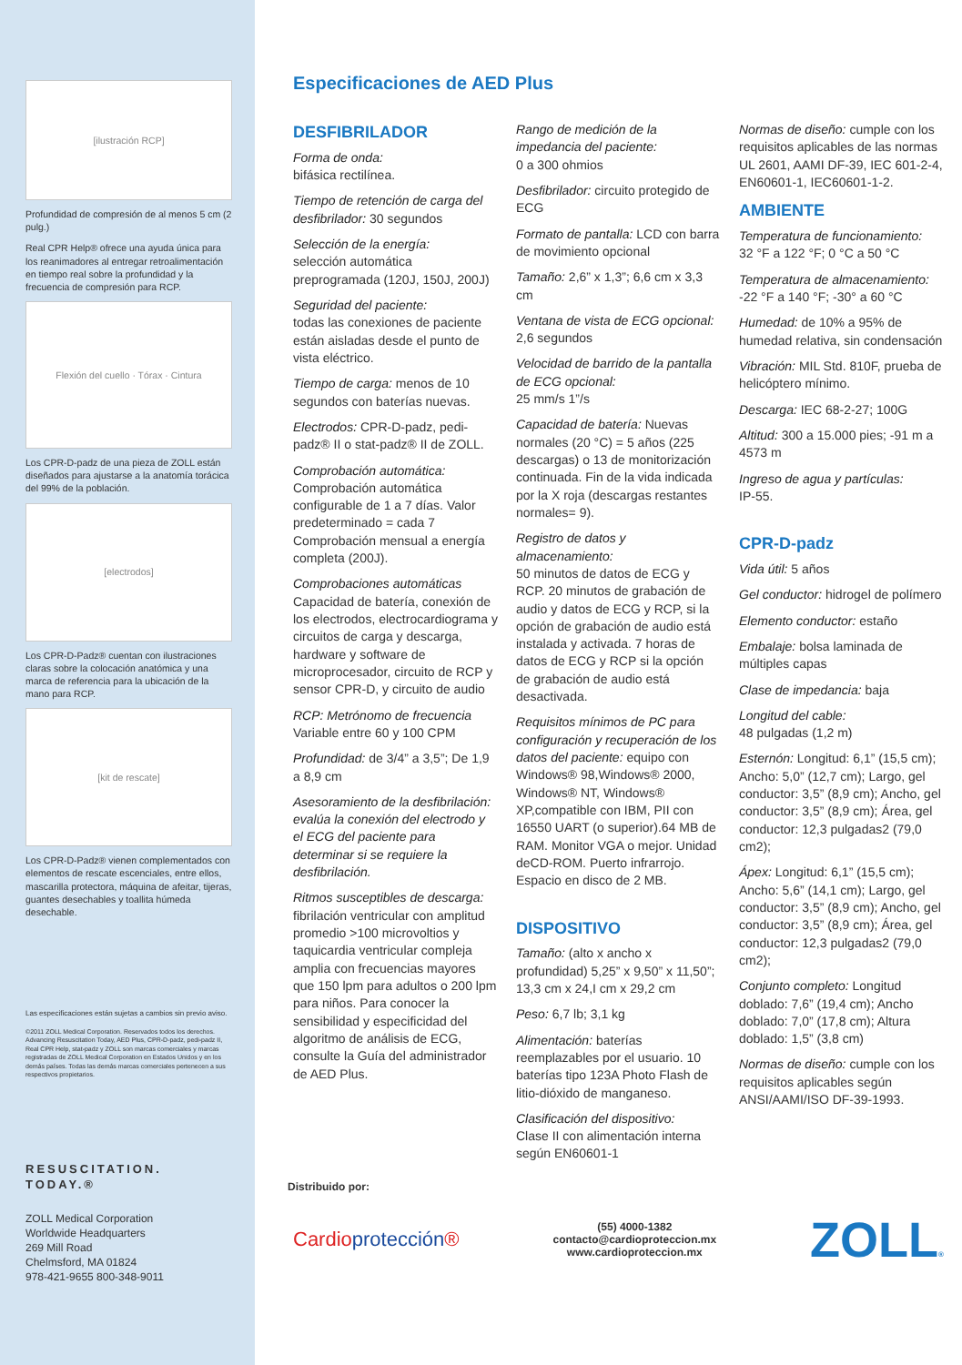[ilustración RCP]
Profundidad de compresión de al menos 5 cm (2 pulg.)
Real CPR Help® ofrece una ayuda única para los reanimadores al entregar retroalimentación en tiempo real sobre la profundidad y la frecuencia de compresión para RCP.
Flexión del cuello · Tórax · Cintura
Los CPR-D-padz de una pieza de ZOLL están diseñados para ajustarse a la anatomía torácica del 99% de la población.
[electrodos]
Los CPR-D-Padz® cuentan con ilustraciones claras sobre la colocación anatómica y una marca de referencia para la ubicación de la mano para RCP.
[kit de rescate]
Los CPR-D-Padz® vienen complementados con elementos de rescate escenciales, entre ellos, mascarilla protectora, máquina de afeitar, tijeras, guantes desechables y toallita húmeda desechable.
Las especificaciones están sujetas a cambios sin previo aviso.
©2011 ZOLL Medical Corporation. Reservados todos los derechos. Advancing Resuscitation Today, AED Plus, CPR-D-padz, pedi-padz II, Real CPR Help, stat-padz y ZOLL son marcas comerciales y marcas registradas de ZOLL Medical Corporation en Estados Unidos y en los demás países. Todas las demás marcas comerciales pertenecen a sus respectivos propietarios.
RESUSCITATION.
TODAY.®
ZOLL Medical Corporation
Worldwide Headquarters
269 Mill Road
Chelmsford, MA 01824
978-421-9655 800-348-9011
Especificaciones de AED Plus
DESFIBRILADOR
Forma de onda:
bifásica rectilínea.
Tiempo de retención de carga del desfibrilador: 30 segundos
Selección de la energía:
selección automática preprogramada (120J, 150J, 200J)
Seguridad del paciente:
todas las conexiones de paciente están aisladas desde el punto de vista eléctrico.
Tiempo de carga: menos de 10 segundos con baterías nuevas.
Electrodos: CPR-D-padz, pedi-padz® II o stat-padz® II de ZOLL.
Comprobación automática:
Comprobación automática configurable de 1 a 7 días. Valor predeterminado = cada 7 Comprobación mensual a energía completa (200J).
Comprobaciones automáticas
Capacidad de batería, conexión de los electrodos, electrocardiograma y circuitos de carga y descarga, hardware y software de microprocesador, circuito de RCP y sensor CPR-D, y circuito de audio
RCP: Metrónomo de frecuencia
Variable entre 60 y 100 CPM
Profundidad: de 3/4” a 3,5”; De 1,9 a 8,9 cm
Asesoramiento de la desfibrilación: evalúa la conexión del electrodo y el ECG del paciente para determinar si se requiere la desfibrilación.
Ritmos susceptibles de descarga:
fibrilación ventricular con amplitud promedio >100 microvoltios y taquicardia ventricular compleja amplia con frecuencias mayores que 150 lpm para adultos o 200 lpm para niños. Para conocer la sensibilidad y especificidad del algoritmo de análisis de ECG, consulte la Guía del administrador de AED Plus.
Rango de medición de la impedancia del paciente:
0 a 300 ohmios
Desfibrilador: circuito protegido de ECG
Formato de pantalla: LCD con barra de movimiento opcional
Tamaño: 2,6” x 1,3”; 6,6 cm x 3,3 cm
Ventana de vista de ECG opcional: 2,6 segundos
Velocidad de barrido de la pantalla de ECG opcional:
25 mm/s 1”/s
Capacidad de batería: Nuevas normales (20 °C) = 5 años (225 descargas) o 13 de monitorización continuada. Fin de la vida indicada por la X roja (descargas restantes normales= 9).
Registro de datos y almacenamiento:
50 minutos de datos de ECG y RCP. 20 minutos de grabación de audio y datos de ECG y RCP, si la opción de grabación de audio está instalada y activada. 7 horas de datos de ECG y RCP si la opción de grabación de audio está desactivada.
Requisitos mínimos de PC para configuración y recuperación de los datos del paciente: equipo con Windows® 98,Windows® 2000, Windows® NT, Windows® XP,compatible con IBM, PII con 16550 UART (o superior).64 MB de RAM. Monitor VGA o mejor. Unidad deCD-ROM. Puerto infrarrojo. Espacio en disco de 2 MB.
DISPOSITIVO
Tamaño: (alto x ancho x profundidad) 5,25” x 9,50” x 11,50”; 13,3 cm x 24,I cm x 29,2 cm
Peso: 6,7 lb; 3,1 kg
Alimentación: baterías reemplazables por el usuario. 10 baterías tipo 123A Photo Flash de litio-dióxido de manganeso.
Clasificación del dispositivo:
Clase II con alimentación interna según EN60601-1
Normas de diseño: cumple con los requisitos aplicables de las normas UL 2601, AAMI DF-39, IEC 601-2-4, EN60601-1, IEC60601-1-2.
AMBIENTE
Temperatura de funcionamiento:
32 °F a 122 °F; 0 °C a 50 °C
Temperatura de almacenamiento:
-22 °F a 140 °F; -30° a 60 °C
Humedad: de 10% a 95% de humedad relativa, sin condensación
Vibración: MIL Std. 810F, prueba de helicóptero mínimo.
Descarga: IEC 68-2-27; 100G
Altitud: 300 a 15.000 pies; -91 m a 4573 m
Ingreso de agua y partículas:
IP-55.
CPR-D-padz
Vida útil: 5 años
Gel conductor: hidrogel de polímero
Elemento conductor: estaño
Embalaje: bolsa laminada de múltiples capas
Clase de impedancia: baja
Longitud del cable:
48 pulgadas (1,2 m)
Esternón: Longitud: 6,1” (15,5 cm); Ancho: 5,0” (12,7 cm); Largo, gel conductor: 3,5” (8,9 cm); Ancho, gel conductor: 3,5” (8,9 cm); Área, gel conductor: 12,3 pulgadas2 (79,0 cm2);
Ápex: Longitud: 6,1” (15,5 cm); Ancho: 5,6” (14,1 cm); Largo, gel conductor: 3,5” (8,9 cm); Ancho, gel conductor: 3,5” (8,9 cm); Área, gel conductor: 12,3 pulgadas2 (79,0 cm2);
Conjunto completo: Longitud doblado: 7,6” (19,4 cm); Ancho doblado: 7,0” (17,8 cm); Altura doblado: 1,5” (3,8 cm)
Normas de diseño: cumple con los requisitos aplicables según ANSI/AAMI/ISO DF-39-1993.
Distribuido por:
Cardioprotección®
(55) 4000-1382
contacto@cardioproteccion.mx
www.cardioproteccion.mx
ZOLL®